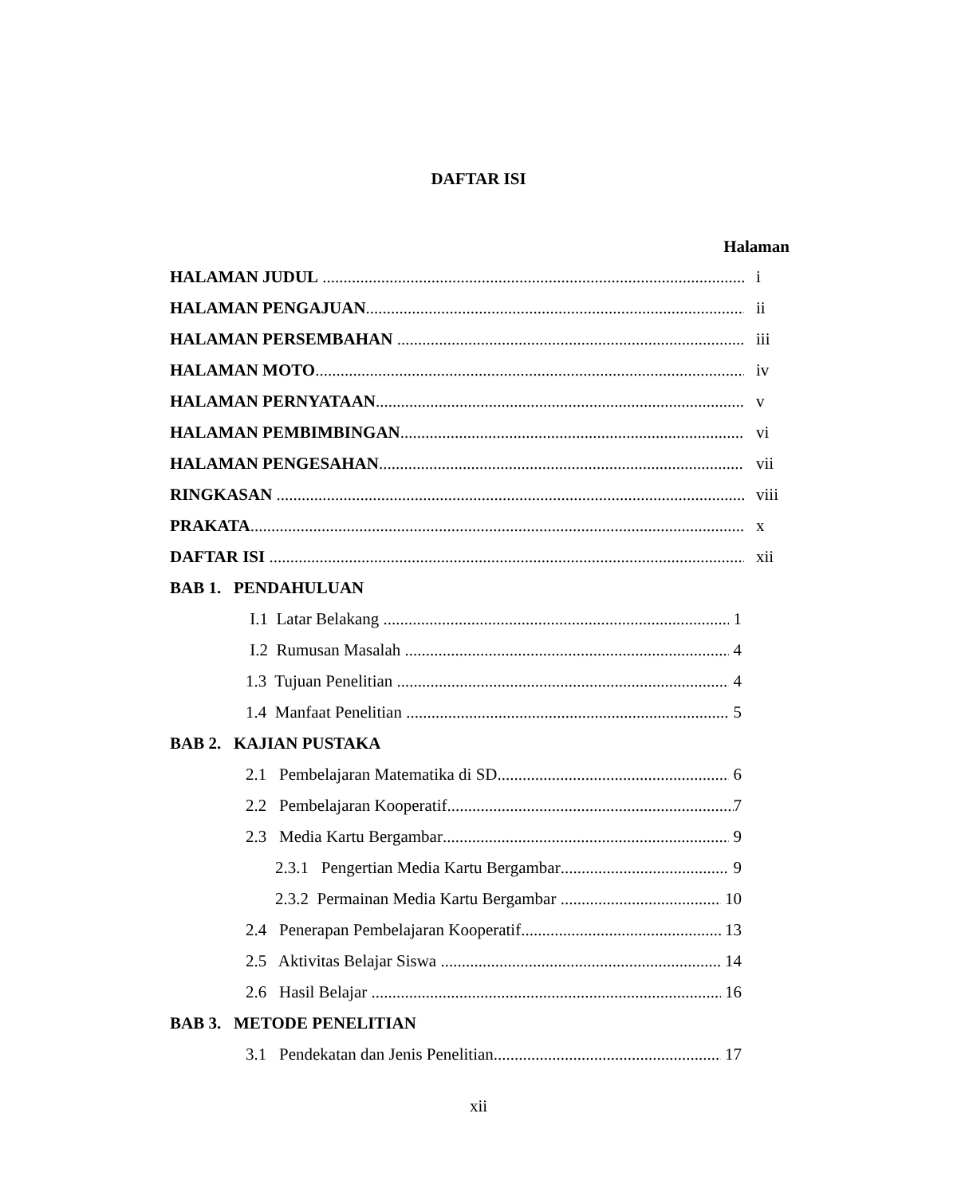DAFTAR ISI
Halaman
HALAMAN JUDUL i
HALAMAN PENGAJUAN ii
HALAMAN PERSEMBAHAN iii
HALAMAN MOTO iv
HALAMAN PERNYATAAN v
HALAMAN PEMBIMBINGAN vi
HALAMAN PENGESAHAN vii
RINGKASAN viii
PRAKATA x
DAFTAR ISI xii
BAB 1. PENDAHULUAN
I.1 Latar Belakang 1
I.2 Rumusan Masalah 4
1.3 Tujuan Penelitian 4
1.4 Manfaat Penelitian 5
BAB 2. KAJIAN PUSTAKA
2.1 Pembelajaran Matematika di SD 6
2.2 Pembelajaran Kooperatif 7
2.3 Media Kartu Bergambar 9
2.3.1 Pengertian Media Kartu Bergambar 9
2.3.2 Permainan Media Kartu Bergambar 10
2.4 Penerapan Pembelajaran Kooperatif 13
2.5 Aktivitas Belajar Siswa 14
2.6 Hasil Belajar 16
BAB 3. METODE PENELITIAN
3.1 Pendekatan dan Jenis Penelitian 17
xii